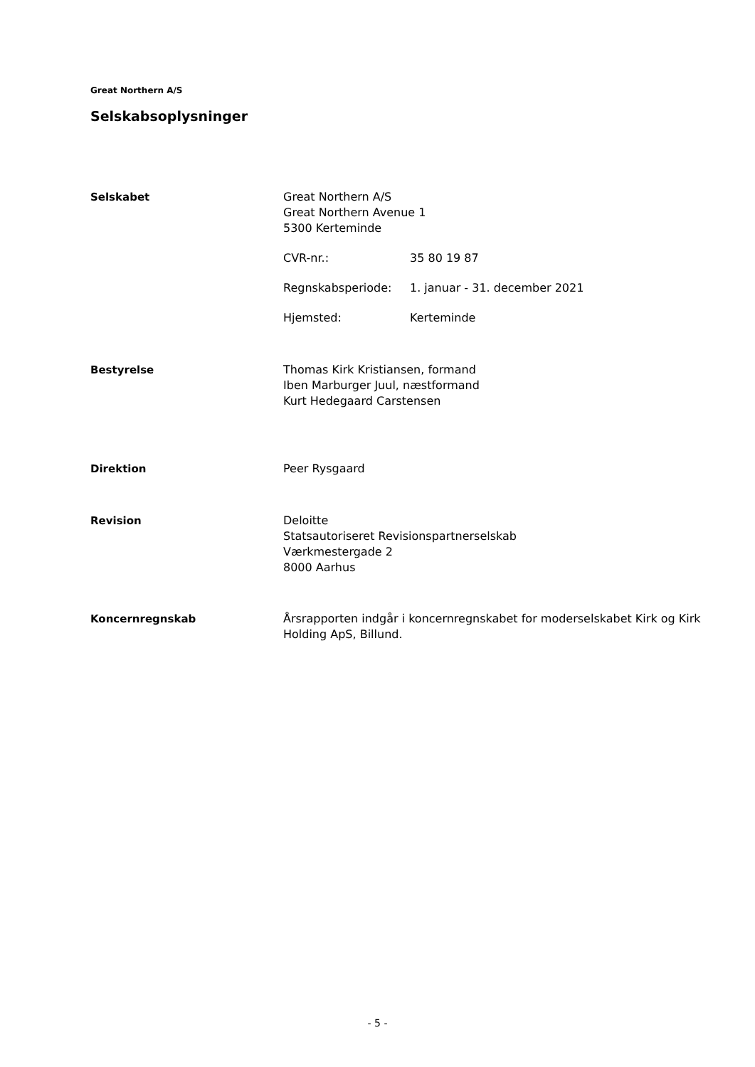Great Northern A/S
Selskabsoplysninger
Selskabet Great Northern A/S
Great Northern Avenue 1
5300 Kerteminde
CVR-nr.: 35 80 19 87
Regnskabsperiode: 1. januar - 31. december 2021
Hjemsted: Kerteminde
Bestyrelse Thomas Kirk Kristiansen, formand
Iben Marburger Juul, næstformand
Kurt Hedegaard Carstensen
Direktion Peer Rysgaard
Revision Deloitte
Statsautoriseret Revisionspartnerselskab
Værkmestergade 2
8000 Aarhus
Koncernregnskab Årsrapporten indgår i koncernregnskabet for moderselskabet Kirk og Kirk Holding ApS, Billund.
- 5 -